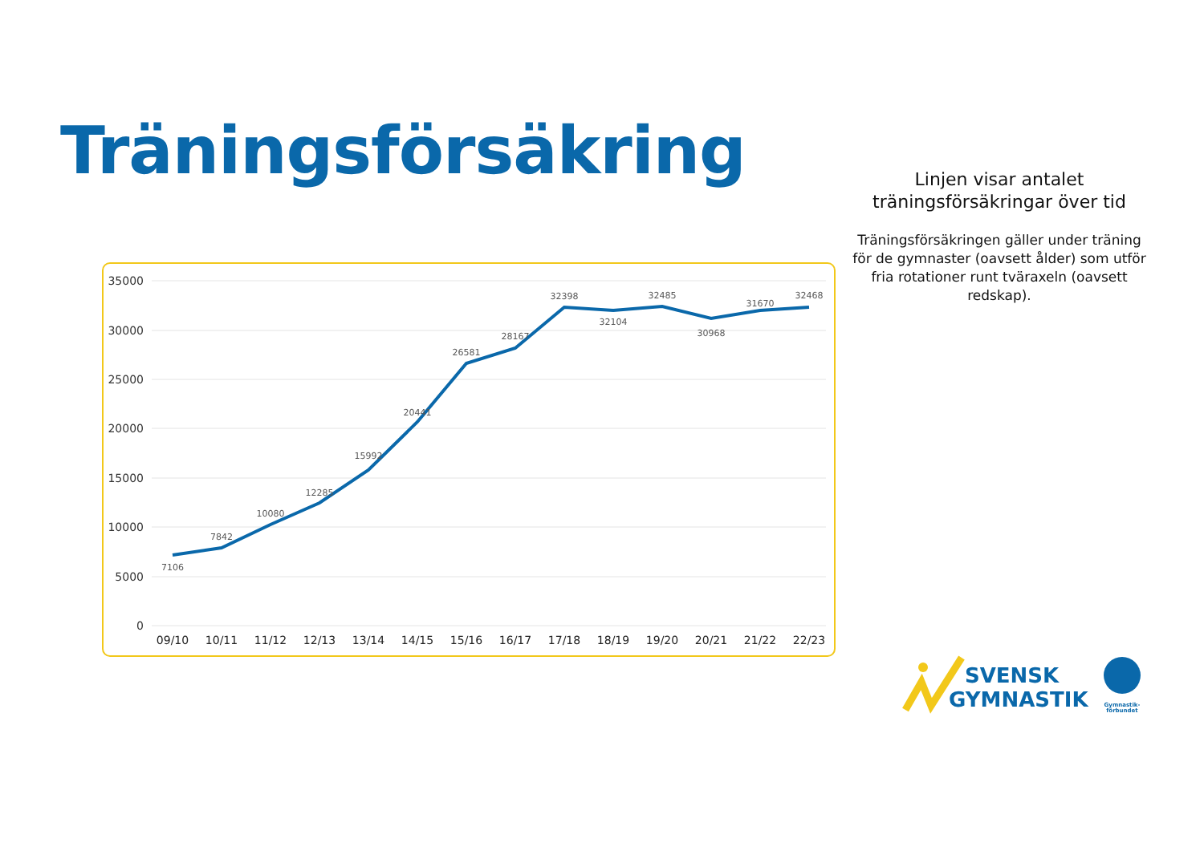Träningsförsäkring
Linjen visar antalet träningsförsäkringar över tid
Träningsförsäkringen gäller under träning för de gymnaster (oavsett ålder) som utför fria rotationer runt tväraxeln (oavsett redskap).
35000
30000
25000
20000
15000
10000
5000
0
7106
7842
10080
12285
15992
20441
26581
28167
32398
32104
32485
30968
31670
32468
09/10
10/11
11/12
12/13
13/14
14/15
15/16
16/17
17/18
18/19
19/20
20/21
21/22
22/23
SVENSK
GYMNASTIK
Gymnastik-
förbundet